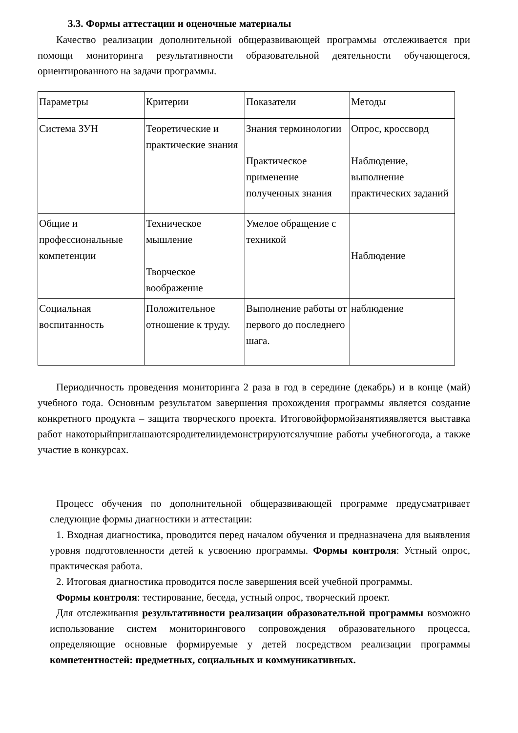3.3. Формы аттестации и оценочные материалы
Качество реализации дополнительной общеразвивающей программы отслеживается при помощи мониторинга результативности образовательной деятельности обучающегося, ориентированного на задачи программы.
| Параметры | Критерии | Показатели | Методы |
| Система ЗУН | Теоретические и практические знания | Знания терминологии Практическое применение полученных знания | Опрос, кроссворд Наблюдение, выполнение практических заданий |
| Общие и профессиональные компетенции | Техническое мышление Творческое воображение | Умелое обращение с техникой | Наблюдение |
| Социальная воспитанность | Положительное отношение к труду. | Выполнение работы от первого до последнего шага. | наблюдение |
Периодичность проведения мониторинга 2 раза в год в середине (декабрь) и в конце (май) учебного года. Основным результатом завершения прохождения программы является создание конкретного продукта – защита творческого проекта. Итоговойформойзанятияявляется выставка работ накоторыйприглашаютсяродителиидемонстрируютсялучшие работы учебногогода, а также участие в конкурсах.
Процесс обучения по дополнительной общеразвивающей программе предусматривает следующие формы диагностики и аттестации:
1. Входная диагностика, проводится перед началом обучения и предназначена для выявления уровня подготовленности детей к усвоению программы. Формы контроля: Устный опрос, практическая работа.
2. Итоговая диагностика проводится после завершения всей учебной программы.
Формы контроля: тестирование, беседа, устный опрос, творческий проект.
Для отслеживания результативности реализации образовательной программы возможно использование систем мониторингового сопровождения образовательного процесса, определяющие основные формируемые у детей посредством реализации программы компетентностей: предметных, социальных и коммуникативных.